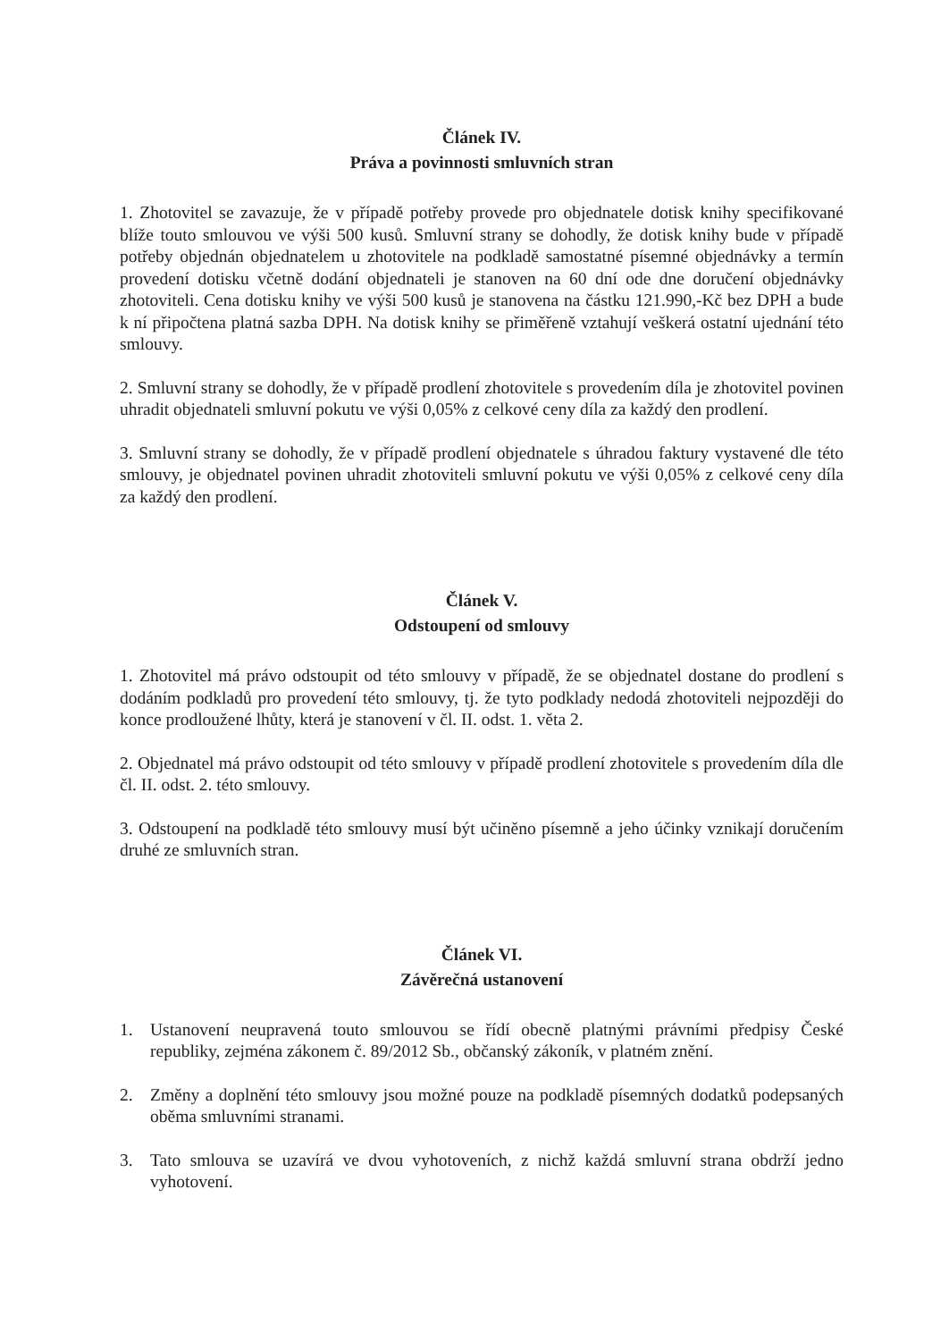Článek IV.
Práva a povinnosti smluvních stran
1. Zhotovitel se zavazuje, že v případě potřeby provede pro objednatele dotisk knihy specifikované blíže touto smlouvou ve výši 500 kusů. Smluvní strany se dohodly, že dotisk knihy bude v případě potřeby objednán objednatelem u zhotovitele na podkladě samostatné písemné objednávky a termín provedení dotisku včetně dodání objednateli je stanoven na 60 dní ode dne doručení objednávky zhotoviteli. Cena dotisku knihy ve výši 500 kusů je stanovena na částku 121.990,-Kč bez DPH a bude k ní připočtena platná sazba DPH. Na dotisk knihy se přiměřeně vztahují veškerá ostatní ujednání této smlouvy.
2. Smluvní strany se dohodly, že v případě prodlení zhotovitele s provedením díla je zhotovitel povinen uhradit objednateli smluvní pokutu ve výši 0,05% z celkové ceny díla za každý den prodlení.
3. Smluvní strany se dohodly, že v případě prodlení objednatele s úhradou faktury vystavené dle této smlouvy, je objednatel povinen uhradit zhotoviteli smluvní pokutu ve výši 0,05% z celkové ceny díla za každý den prodlení.
Článek V.
Odstoupení od smlouvy
1. Zhotovitel má právo odstoupit od této smlouvy v případě, že se objednatel dostane do prodlení s dodáním podkladů pro provedení této smlouvy, tj. že tyto podklady nedodá zhotoviteli nejpozději do konce prodloužené lhůty, která je stanovení v čl. II. odst. 1. věta 2.
2. Objednatel má právo odstoupit od této smlouvy v případě prodlení zhotovitele s provedením díla dle čl. II. odst. 2. této smlouvy.
3. Odstoupení na podkladě této smlouvy musí být učiněno písemně a jeho účinky vznikají doručením druhé ze smluvních stran.
Článek VI.
Závěrečná ustanovení
1. Ustanovení neupravená touto smlouvou se řídí obecně platnými právními předpisy České republiky, zejména zákonem č. 89/2012 Sb., občanský zákoník, v platném znění.
2. Změny a doplnění této smlouvy jsou možné pouze na podkladě písemných dodatků podepsaných oběma smluvními stranami.
3. Tato smlouva se uzavírá ve dvou vyhotoveních, z nichž každá smluvní strana obdrží jedno vyhotovení.